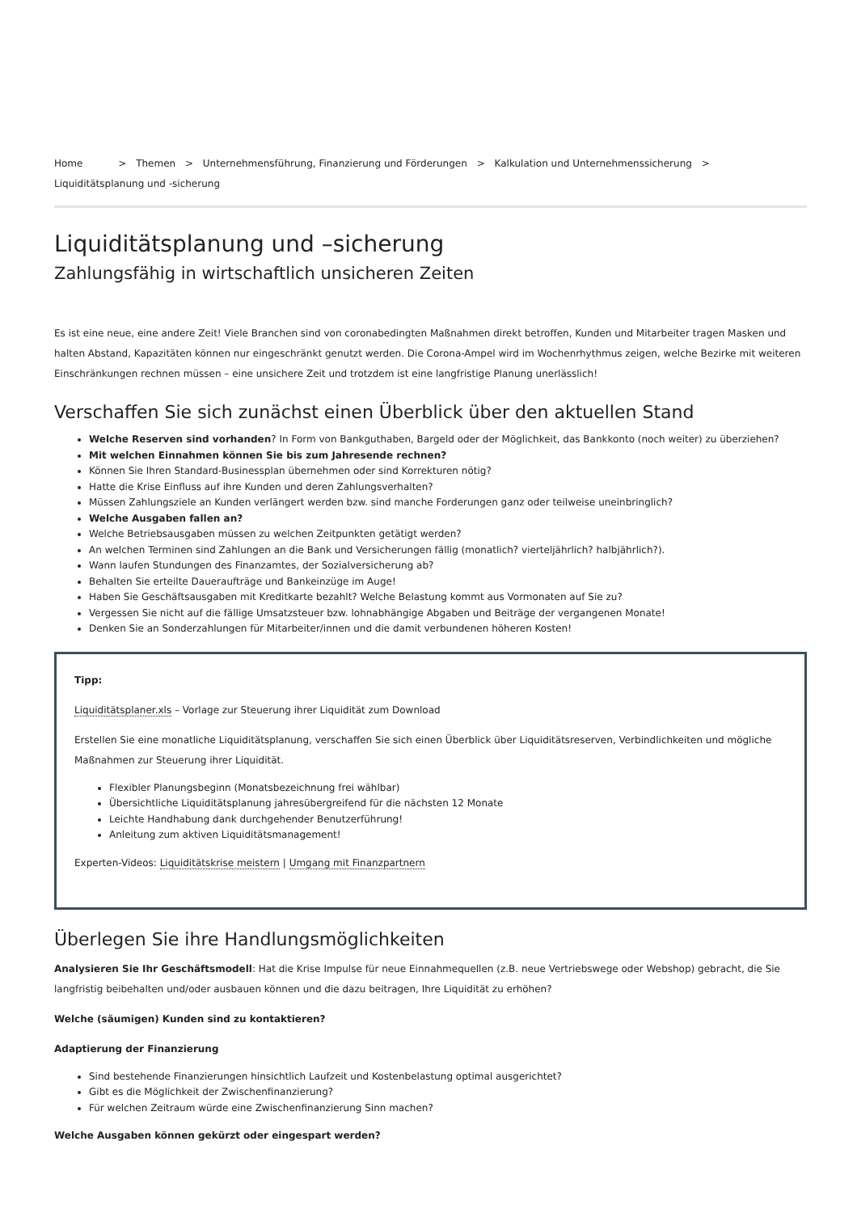Home > Themen > Unternehmensführung, Finanzierung und Förderungen > Kalkulation und Unternehmenssicherung > Liquiditätsplanung und -sicherung
Liquiditätsplanung und –sicherung
Zahlungsfähig in wirtschaftlich unsicheren Zeiten
Es ist eine neue, eine andere Zeit! Viele Branchen sind von coronabedingten Maßnahmen direkt betroffen, Kunden und Mitarbeiter tragen Masken und halten Abstand, Kapazitäten können nur eingeschränkt genutzt werden. Die Corona-Ampel wird im Wochenrhythmus zeigen, welche Bezirke mit weiteren Einschränkungen rechnen müssen – eine unsichere Zeit und trotzdem ist eine langfristige Planung unerlässlich!
Verschaffen Sie sich zunächst einen Überblick über den aktuellen Stand
Welche Reserven sind vorhanden? In Form von Bankguthaben, Bargeld oder der Möglichkeit, das Bankkonto (noch weiter) zu überziehen?
Mit welchen Einnahmen können Sie bis zum Jahresende rechnen?
Können Sie Ihren Standard-Businessplan übernehmen oder sind Korrekturen nötig?
Hatte die Krise Einfluss auf ihre Kunden und deren Zahlungsverhalten?
Müssen Zahlungsziele an Kunden verlängert werden bzw. sind manche Forderungen ganz oder teilweise uneinbringlich?
Welche Ausgaben fallen an?
Welche Betriebsausgaben müssen zu welchen Zeitpunkten getätigt werden?
An welchen Terminen sind Zahlungen an die Bank und Versicherungen fällig (monatlich? vierteljährlich? halbjährlich?).
Wann laufen Stundungen des Finanzamtes, der Sozialversicherung ab?
Behalten Sie erteilte Daueraufträge und Bankeinzüge im Auge!
Haben Sie Geschäftsausgaben mit Kreditkarte bezahlt? Welche Belastung kommt aus Vormonaten auf Sie zu?
Vergessen Sie nicht auf die fällige Umsatzsteuer bzw. lohnabhängige Abgaben und Beiträge der vergangenen Monate!
Denken Sie an Sonderzahlungen für Mitarbeiter/innen und die damit verbundenen höheren Kosten!
Tipp:
Liquiditätsplaner.xls – Vorlage zur Steuerung ihrer Liquidität zum Download
Erstellen Sie eine monatliche Liquiditätsplanung, verschaffen Sie sich einen Überblick über Liquiditätsreserven, Verbindlichkeiten und mögliche Maßnahmen zur Steuerung ihrer Liquidität.
Flexibler Planungsbeginn (Monatsbezeichnung frei wählbar)
Übersichtliche Liquiditätsplanung jahresübergreifend für die nächsten 12 Monate
Leichte Handhabung dank durchgehender Benutzerführung!
Anleitung zum aktiven Liquiditätsmanagement!
Experten-Videos: Liquiditätskrise meistern | Umgang mit Finanzpartnern
Überlegen Sie ihre Handlungsmöglichkeiten
Analysieren Sie Ihr Geschäftsmodell: Hat die Krise Impulse für neue Einnahmequellen (z.B. neue Vertriebswege oder Webshop) gebracht, die Sie langfristig beibehalten und/oder ausbauen können und die dazu beitragen, Ihre Liquidität zu erhöhen?
Welche (säumigen) Kunden sind zu kontaktieren?
Adaptierung der Finanzierung
Sind bestehende Finanzierungen hinsichtlich Laufzeit und Kostenbelastung optimal ausgerichtet?
Gibt es die Möglichkeit der Zwischenfinanzierung?
Für welchen Zeitraum würde eine Zwischenfinanzierung Sinn machen?
Welche Ausgaben können gekürzt oder eingespart werden?